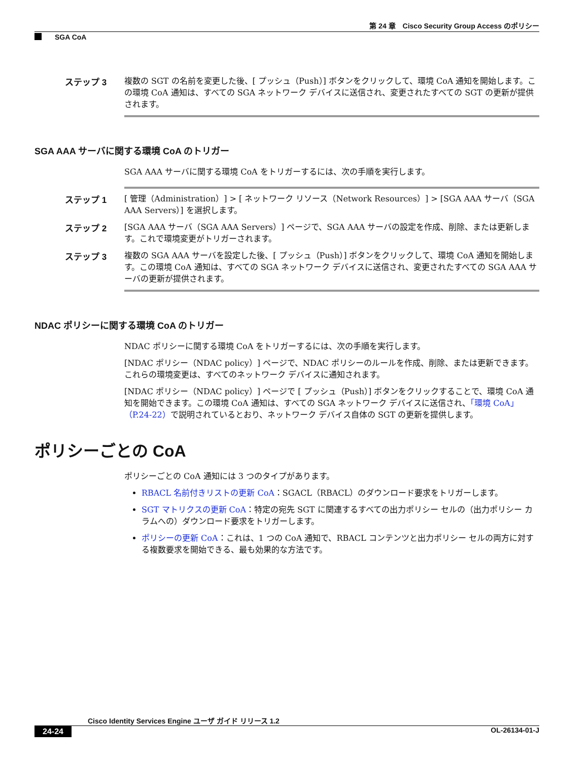第 24 章　Cisco Security Group Access のポリシー
SGA CoA
ステップ 3
複数の SGT の名前を変更した後、[ プッシュ（Push）] ボタンをクリックして、環境 CoA 通知を開始します。この環境 CoA 通知は、すべての SGA ネットワーク デバイスに送信され、変更されたすべての SGT の更新が提供されます。
SGA AAA サーバに関する環境 CoA のトリガー
SGA AAA サーバに関する環境 CoA をトリガーするには、次の手順を実行します。
ステップ 1
[ 管理（Administration）] > [ ネットワーク リソース（Network Resources）] > [SGA AAA サーバ（SGA AAA Servers）] を選択します。
ステップ 2
[SGA AAA サーバ（SGA AAA Servers）] ページで、SGA AAA サーバの設定を作成、削除、または更新します。これで環境変更がトリガーされます。
ステップ 3
複数の SGA AAA サーバを設定した後、[ プッシュ（Push）] ボタンをクリックして、環境 CoA 通知を開始します。この環境 CoA 通知は、すべての SGA ネットワーク デバイスに送信され、変更されたすべての SGA AAA サーバの更新が提供されます。
NDAC ポリシーに関する環境 CoA のトリガー
NDAC ポリシーに関する環境 CoA をトリガーするには、次の手順を実行します。
[NDAC ポリシー（NDAC policy）] ページで、NDAC ポリシーのルールを作成、削除、または更新できます。これらの環境変更は、すべてのネットワーク デバイスに通知されます。
[NDAC ポリシー（NDAC policy）] ページで [ プッシュ（Push）] ボタンをクリックすることで、環境 CoA 通知を開始できます。この環境 CoA 通知は、すべての SGA ネットワーク デバイスに送信され、「環境 CoA」（P.24-22）で説明されているとおり、ネットワーク デバイス自体の SGT の更新を提供します。
ポリシーごとの CoA
ポリシーごとの CoA 通知には 3 つのタイプがあります。
RBACL 名前付きリストの更新 CoA：SGACL（RBACL）のダウンロード要求をトリガーします。
SGT マトリクスの更新 CoA：特定の宛先 SGT に関連するすべての出力ポリシー セルの（出力ポリシー カラムへの）ダウンロード要求をトリガーします。
ポリシーの更新 CoA：これは、1 つの CoA 通知で、RBACL コンテンツと出力ポリシー セルの両方に対する複数要求を開始できる、最も効果的な方法です。
Cisco Identity Services Engine ユーザ ガイド リリース 1.2
24-24 OL-26134-01-J